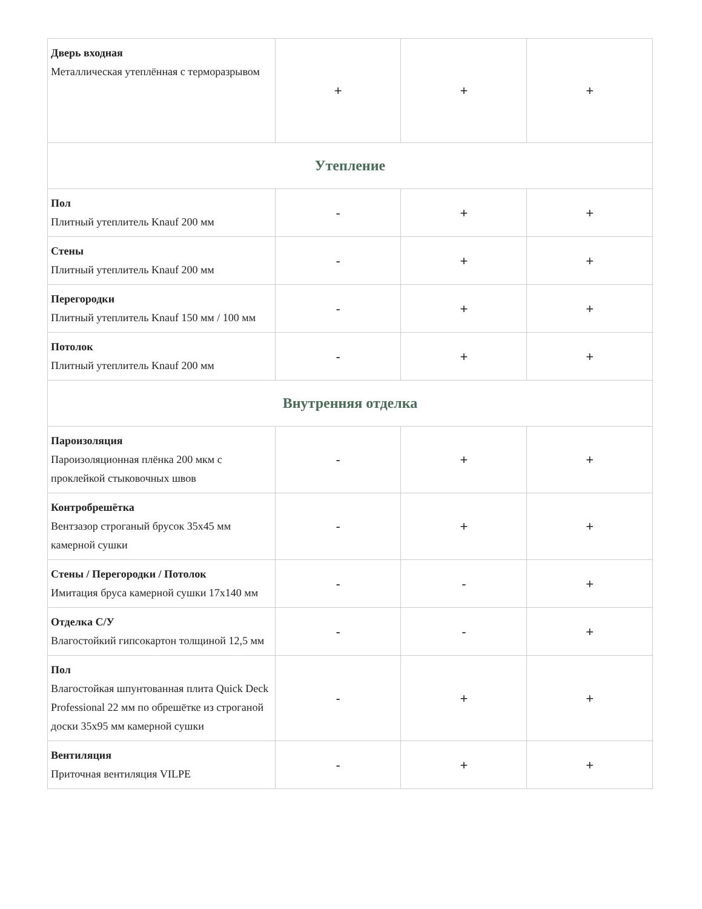| Дверь входная Металлическая утеплённая с терморазрывом | + | + | + |
| Утепление | | | |
| Пол Плитный утеплитель Knauf 200 мм | - | + | + |
| Стены Плитный утеплитель Knauf 200 мм | - | + | + |
| Перегородки Плитный утеплитель Knauf 150 мм / 100 мм | - | + | + |
| Потолок Плитный утеплитель Knauf 200 мм | - | + | + |
| Внутренняя отделка | | | |
| Пароизоляция Пароизоляционная плёнка 200 мкм с проклейкой стыковочных швов | - | + | + |
| Контробрешётка Вентзазор строганый брусок 35х45 мм камерной сушки | - | + | + |
| Стены / Перегородки / Потолок Имитация бруса камерной сушки 17х140 мм | - | - | + |
| Отделка С/У Влагостойкий гипсокартон толщиной 12,5 мм | - | - | + |
| Пол Влагостойкая шпунтованная плита Quick Deck Professional 22 мм по обрешётке из строганой доски 35х95 мм камерной сушки | - | + | + |
| Вентиляция Приточная вентиляция VILPE | - | + | + |